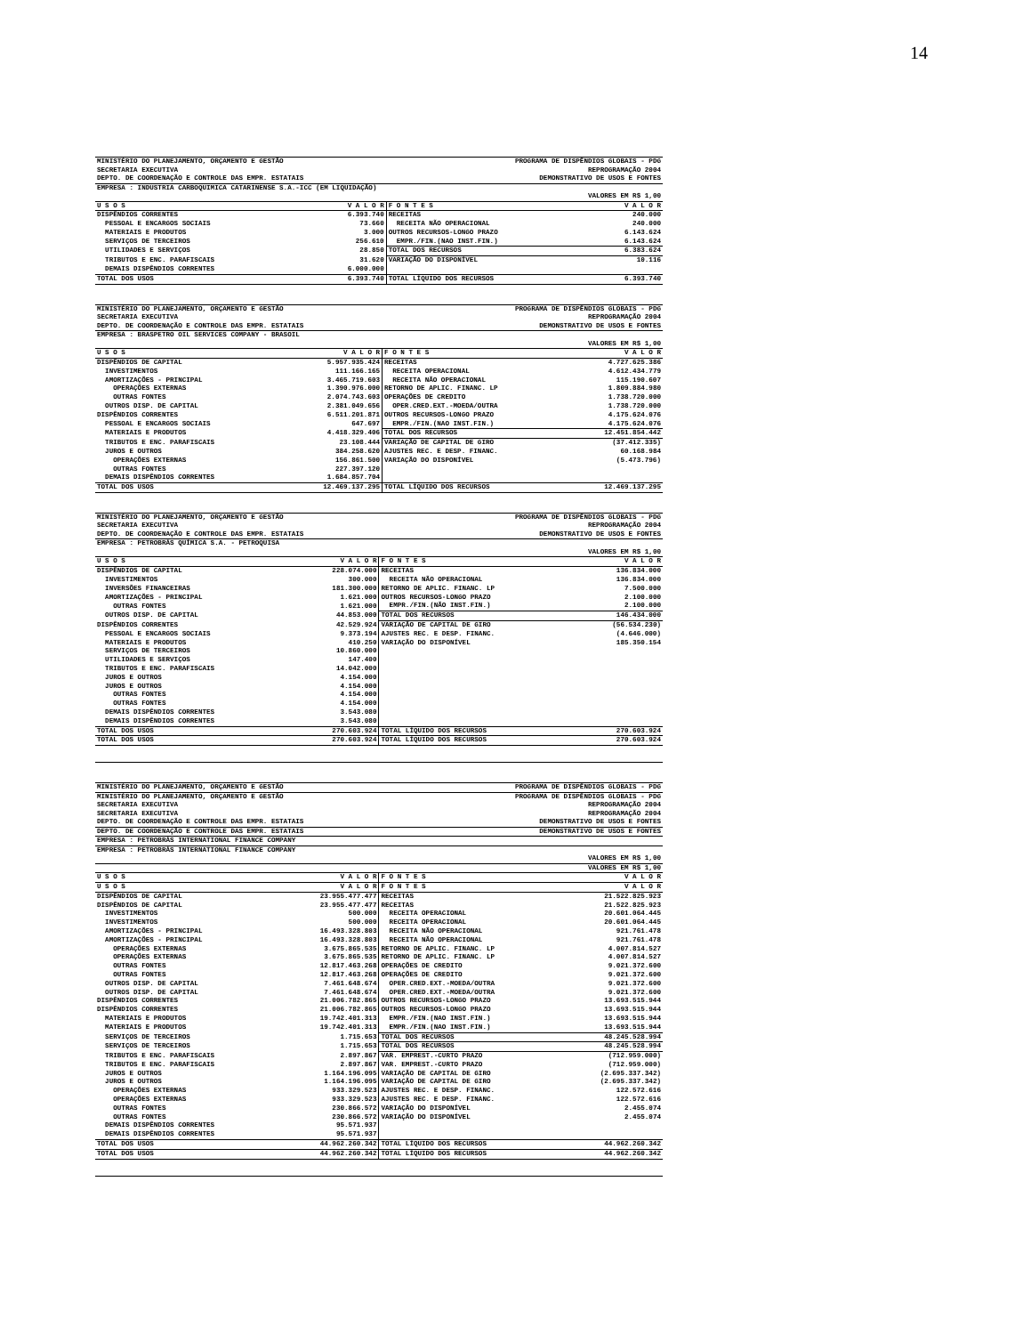14
| MINISTÉRIO DO PLANEJAMENTO, ORÇAMENTO E GESTÃO | PROGRAMA DE DISPÊNDIOS GLOBAIS - PDG |
| SECRETARIA EXECUTIVA | REPROGRAMAÇÃO 2004 |
| DEPTO. DE COORDENAÇÃO E CONTROLE DAS EMPR. ESTATAIS | DEMONSTRATIVO DE USOS E FONTES |
| EMPRESA : INDUSTRIA CARBOQUIMICA CATARINENSE S.A.-ICC (EM LIQUIDAÇÃO) | |
| | VALORES EM R$ 1,00 |
| U S O S | V A L O R | F O N T E S | V A L O R |
| --- | --- | --- | --- |
| DISPÊNDIOS CORRENTES | 6.393.740 | RECEITAS | 240.000 |
| PESSOAL E ENCARGOS SOCIAIS | 73.660 | RECEITA NÃO OPERACIONAL | 240.000 |
| MATERIAIS E PRODUTOS | 3.000 | OUTROS RECURSOS-LONGO PRAZO | 6.143.624 |
| SERVIÇOS DE TERCEIROS | 256.610 | EMPR./FIN.(NAO INST.FIN.) | 6.143.624 |
| UTILIDADES E SERVIÇOS | 28.850 | TOTAL DOS RECURSOS | 6.383.624 |
| TRIBUTOS E ENC. PARAFISCAIS | 31.620 | VARIAÇÃO DO DISPONÍVEL | 10.116 |
| DEMAIS DISPÊNDIOS CORRENTES | 6.000.000 | | |
| TOTAL DOS USOS | 6.393.740 | TOTAL LÍQUIDO DOS RECURSOS | 6.393.740 |
| MINISTÉRIO DO PLANEJAMENTO, ORÇAMENTO E GESTÃO | PROGRAMA DE DISPÊNDIOS GLOBAIS - PDG |
| SECRETARIA EXECUTIVA | REPROGRAMAÇÃO 2004 |
| DEPTO. DE COORDENAÇÃO E CONTROLE DAS EMPR. ESTATAIS | DEMONSTRATIVO DE USOS E FONTES |
| EMPRESA : BRASPETRO OIL SERVICES COMPANY - BRASOIL | |
| | VALORES EM R$ 1,00 |
| U S O S | V A L O R | F O N T E S | V A L O R |
| --- | --- | --- | --- |
| DISPÊNDIOS DE CAPITAL | 5.957.935.424 | RECEITAS | 4.727.625.386 |
| INVESTIMENTOS | 111.166.165 | RECEITA OPERACIONAL | 4.612.434.779 |
| AMORTIZAÇÕES - PRINCIPAL | 3.465.719.603 | RECEITA NÃO OPERACIONAL | 115.190.607 |
| OPERAÇÕES EXTERNAS | 1.390.976.000 | RETORNO DE APLIC. FINANC. LP | 1.809.884.980 |
| OUTRAS FONTES | 2.074.743.603 | OPERAÇÕES DE CREDITO | 1.738.720.000 |
| OUTROS DISP. DE CAPITAL | 2.381.049.656 | OPER.CRED.EXT.-MOEDA/OUTRA | 1.738.720.000 |
| DISPÊNDIOS CORRENTES | 6.511.201.871 | OUTROS RECURSOS-LONGO PRAZO | 4.175.624.076 |
| PESSOAL E ENCARGOS SOCIAIS | 647.697 | EMPR./FIN.(NAO INST.FIN.) | 4.175.624.076 |
| MATERIAIS E PRODUTOS | 4.418.329.406 | TOTAL DOS RECURSOS | 12.451.854.442 |
| TRIBUTOS E ENC. PARAFISCAIS | 23.108.444 | VARIAÇÃO DE CAPITAL DE GIRO | (37.412.335) |
| JUROS E OUTROS | 384.258.620 | AJUSTES REC. E DESP. FINANC. | 60.168.984 |
| OPERAÇÕES EXTERNAS | 156.861.500 | VARIAÇÃO DO DISPONÍVEL | (5.473.796) |
| OUTRAS FONTES | 227.397.120 | | |
| DEMAIS DISPÊNDIOS CORRENTES | 1.684.857.704 | | |
| TOTAL DOS USOS | 12.469.137.295 | TOTAL LÍQUIDO DOS RECURSOS | 12.469.137.295 |
| MINISTÉRIO DO PLANEJAMENTO, ORÇAMENTO E GESTÃO | PROGRAMA DE DISPÊNDIOS GLOBAIS - PDG |
| SECRETARIA EXECUTIVA | REPROGRAMAÇÃO 2004 |
| DEPTO. DE COORDENAÇÃO E CONTROLE DAS EMPR. ESTATAIS | DEMONSTRATIVO DE USOS E FONTES |
| EMPRESA : PETROBRÁS QUÍMICA S.A. - PETROQUISA | |
| | VALORES EM R$ 1,00 |
| U S O S | V A L O R | F O N T E S | V A L O R |
| --- | --- | --- | --- |
| DISPÊNDIOS DE CAPITAL | 228.074.000 | RECEITAS | 136.834.000 |
| INVESTIMENTOS | 300.000 | RECEITA NÃO OPERACIONAL | 136.834.000 |
| INVERSÕES FINANCEIRAS | 181.300.000 | RETORNO DE APLIC. FINANC. LP | 7.500.000 |
| AMORTIZAÇÕES - PRINCIPAL | 1.621.000 | OUTROS RECURSOS-LONGO PRAZO | 2.100.000 |
| OUTRAS FONTES | 1.621.000 | EMPR./FIN.(NÃO INST.FIN.) | 2.100.000 |
| OUTROS DISP. DE CAPITAL | 44.853.000 | TOTAL DOS RECURSOS | 146.434.000 |
| DISPÊNDIOS CORRENTES | 42.529.924 | VARIAÇÃO DE CAPITAL DE GIRO | (56.534.230) |
| PESSOAL E ENCARGOS SOCIAIS | 9.373.194 | AJUSTES REC. E DESP. FINANC. | (4.646.000) |
| MATERIAIS E PRODUTOS | 410.250 | VARIAÇÃO DO DISPONÍVEL | 185.350.154 |
| SERVIÇOS DE TERCEIROS | 10.860.000 | | |
| UTILIDADES E SERVIÇOS | 147.400 | | |
| TRIBUTOS E ENC. PARAFISCAIS | 14.042.000 | | |
| JUROS E OUTROS | 4.154.000 | | |
| JUROS E OUTROS | 4.154.000 | | |
| OUTRAS FONTES | 4.154.000 | | |
| OUTRAS FONTES | 4.154.000 | | |
| DEMAIS DISPÊNDIOS CORRENTES | 3.543.080 | | |
| DEMAIS DISPÊNDIOS CORRENTES | 3.543.080 | | |
| TOTAL DOS USOS | 270.603.924 | TOTAL LÍQUIDO DOS RECURSOS | 270.603.924 |
| TOTAL DOS USOS | 270.603.924 | TOTAL LÍQUIDO DOS RECURSOS | 270.603.924 |
| MINISTÉRIO DO PLANEJAMENTO, ORÇAMENTO E GESTÃO | PROGRAMA DE DISPÊNDIOS GLOBAIS - PDG |
| MINISTÉRIO DO PLANEJAMENTO, ORÇAMENTO E GESTÃO | PROGRAMA DE DISPÊNDIOS GLOBAIS - PDG |
| SECRETARIA EXECUTIVA | REPROGRAMAÇÃO 2004 |
| SECRETARIA EXECUTIVA | REPROGRAMAÇÃO 2004 |
| DEPTO. DE COORDENAÇÃO E CONTROLE DAS EMPR. ESTATAIS | DEMONSTRATIVO DE USOS E FONTES |
| DEPTO. DE COORDENAÇÃO E CONTROLE DAS EMPR. ESTATAIS | DEMONSTRATIVO DE USOS E FONTES |
| EMPRESA : PETROBRÁS INTERNATIONAL FINANCE COMPANY | |
| EMPRESA : PETROBRÁS INTERNATIONAL FINANCE COMPANY | |
| | VALORES EM R$ 1,00 |
| | VALORES EM R$ 1,00 |
| U S O S | V A L O R | F O N T E S | V A L O R |
| --- | --- | --- | --- |
| U S O S | V A L O R | F O N T E S | V A L O R |
| DISPÊNDIOS DE CAPITAL | 23.955.477.477 | RECEITAS | 21.522.825.923 |
| DISPÊNDIOS DE CAPITAL | 23.955.477.477 | RECEITAS | 21.522.825.923 |
| INVESTIMENTOS | 500.000 | RECEITA OPERACIONAL | 20.601.064.445 |
| INVESTIMENTOS | 500.000 | RECEITA OPERACIONAL | 20.601.064.445 |
| AMORTIZAÇÕES - PRINCIPAL | 16.493.328.803 | RECEITA NÃO OPERACIONAL | 921.761.478 |
| AMORTIZAÇÕES - PRINCIPAL | 16.493.328.803 | RECEITA NÃO OPERACIONAL | 921.761.478 |
| OPERAÇÕES EXTERNAS | 3.675.865.535 | RETORNO DE APLIC. FINANC. LP | 4.007.814.527 |
| OPERAÇÕES EXTERNAS | 3.675.865.535 | RETORNO DE APLIC. FINANC. LP | 4.007.814.527 |
| OUTRAS FONTES | 12.817.463.268 | OPERAÇÕES DE CREDITO | 9.021.372.600 |
| OUTRAS FONTES | 12.817.463.268 | OPERAÇÕES DE CREDITO | 9.021.372.600 |
| OUTROS DISP. DE CAPITAL | 7.461.648.674 | OPER.CRED.EXT.-MOEDA/OUTRA | 9.021.372.600 |
| OUTROS DISP. DE CAPITAL | 7.461.648.674 | OPER.CRED.EXT.-MOEDA/OUTRA | 9.021.372.600 |
| DISPÊNDIOS CORRENTES | 21.006.782.865 | OUTROS RECURSOS-LONGO PRAZO | 13.693.515.944 |
| DISPÊNDIOS CORRENTES | 21.006.782.865 | OUTROS RECURSOS-LONGO PRAZO | 13.693.515.944 |
| MATERIAIS E PRODUTOS | 19.742.401.313 | EMPR./FIN.(NAO INST.FIN.) | 13.693.515.944 |
| MATERIAIS E PRODUTOS | 19.742.401.313 | EMPR./FIN.(NAO INST.FIN.) | 13.693.515.944 |
| SERVIÇOS DE TERCEIROS | 1.715.653 | TOTAL DOS RECURSOS | 48.245.528.994 |
| SERVIÇOS DE TERCEIROS | 1.715.653 | TOTAL DOS RECURSOS | 48.245.528.994 |
| TRIBUTOS E ENC. PARAFISCAIS | 2.897.867 | VAR. EMPREST.-CURTO PRAZO | (712.959.000) |
| TRIBUTOS E ENC. PARAFISCAIS | 2.897.867 | VAR. EMPREST.-CURTO PRAZO | (712.959.000) |
| JUROS E OUTROS | 1.164.196.095 | VARIAÇÃO DE CAPITAL DE GIRO | (2.695.337.342) |
| JUROS E OUTROS | 1.164.196.095 | VARIAÇÃO DE CAPITAL DE GIRO | (2.695.337.342) |
| OPERAÇÕES EXTERNAS | 933.329.523 | AJUSTES REC. E DESP. FINANC. | 122.572.616 |
| OPERAÇÕES EXTERNAS | 933.329.523 | AJUSTES REC. E DESP. FINANC. | 122.572.616 |
| OUTRAS FONTES | 230.866.572 | VARIAÇÃO DO DISPONÍVEL | 2.455.074 |
| OUTRAS FONTES | 230.866.572 | VARIAÇÃO DO DISPONÍVEL | 2.455.074 |
| DEMAIS DISPÊNDIOS CORRENTES | 95.571.937 | | |
| DEMAIS DISPÊNDIOS CORRENTES | 95.571.937 | | |
| TOTAL DOS USOS | 44.962.260.342 | TOTAL LÍQUIDO DOS RECURSOS | 44.962.260.342 |
| TOTAL DOS USOS | 44.962.260.342 | TOTAL LÍQUIDO DOS RECURSOS | 44.962.260.342 |